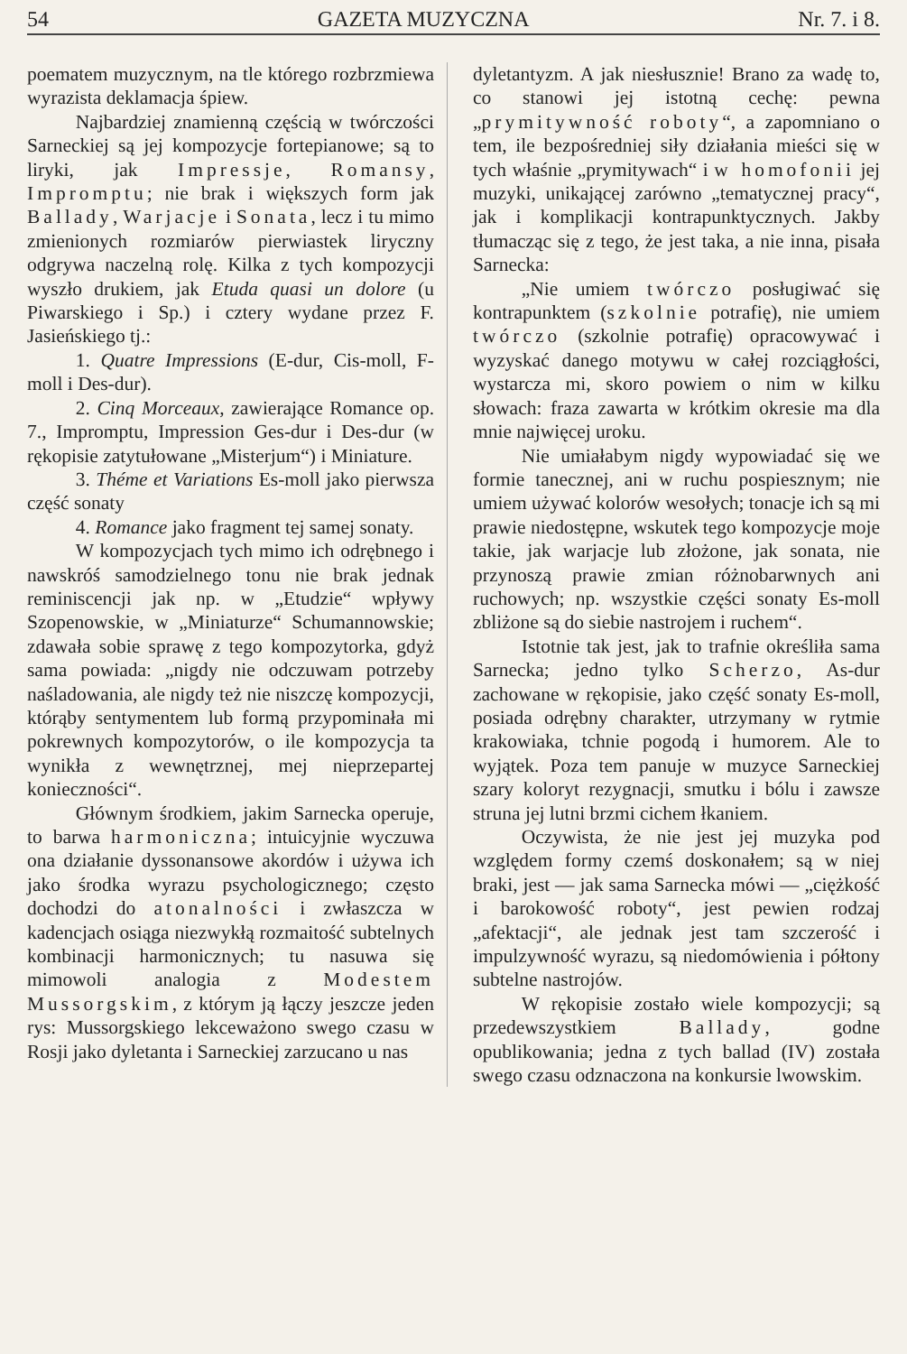54 GAZETA MUZYCZNA Nr. 7. i 8.
poematem muzycznym, na tle którego rozbrzmiewa wyrazista deklamacja śpiew.
Najbardziej znamienną częścią w twórczości Sarneckiej są jej kompozycje fortepianowe; są to liryki, jak Impressje, Romansy, Impromptu; nie brak i większych form jak Ballady, Warjacje i Sonata, lecz i tu mimo zmienionych rozmiarów pierwiastek liryczny odgrywa naczelną rolę. Kilka z tych kompozycji wyszło drukiem, jak Etuda quasi un dolore (u Piwarskiego i Sp.) i cztery wydane przez F. Jasieńskiego tj.:
1. Quatre Impressions (E-dur, Cis-moll, F-moll i Des-dur).
2. Cinq Morceaux, zawierające Romance op. 7., Impromptu, Impression Ges-dur i Des-dur (w rękopisie zatytułowane „Misterjum“) i Miniature.
3. Théme et Variations Es-moll jako pierwsza część sonaty
4. Romance jako fragment tej samej sonaty.
W kompozycjach tych mimo ich odrębnego i nawskróś samodzielnego tonu nie brak jednak reminiscencji jak np. w „Etudzie“ wpływy Szopenowskie, w „Miniaturze“ Schumannowskie; zdawała sobie sprawę z tego kompozytorka, gdyż sama powiada: „nigdy nie odczuwam potrzeby naśladowania, ale nigdy też nie niszczę kompozycji, którąby sentymentem lub formą przypominała mi pokrewnych kompozytorów, o ile kompozycja ta wynikła z wewnętrznej, mej nieprzepartej konieczności“.
Głównym środkiem, jakim Sarnecka operuje, to barwa harmoniczna; intuicyjnie wyczuwa ona działanie dyssonansowe akordów i używa ich jako środka wyrazu psychologicznego; często dochodzi do atonalności i zwłaszcza w kadencjach osiąga niezwykłą rozmaitość subtelnych kombinacji harmonicznych; tu nasuwa się mimowoli analogia z Modestem Mussorgskim, z którym ją łączy jeszcze jeden rys: Mussorgskiego lekceważono swego czasu w Rosji jako dyletanta i Sarneckiej zarzucano u nas
dyletantyzm. A jak niesłusznie! Brano za wadę to, co stanowi jej istotną cechę: pewna „prymitywność roboty“, a zapomniano o tem, ile bezpośredniej siły działania mieści się w tych właśnie „prymitywach“ i w homofonii jej muzyki, unikającej zarówno „tematycznej pracy“, jak i komplikacji kontrapunktycznych. Jakby tłumacząc się z tego, że jest taka, a nie inna, pisała Sarnecka:
„Nie umiem twórczo posługiwać się kontrapunktem (szkolnie potrafię), nie umiem twórczo (szkolnie potrafię) opracowywać i wyzyskać danego motywu w całej rozciągłości, wystarcza mi, skoro powiem o nim w kilku słowach: fraza zawarta w krótkim okresie ma dla mnie najwięcej uroku.
Nie umiałabym nigdy wypowiadać się we formie tanecznej, ani w ruchu pospiesznym; nie umiem używać kolorów wesołych; tonacje ich są mi prawie niedostępne, wskutek tego kompozycje moje takie, jak warjacje lub złożone, jak sonata, nie przynoszą prawie zmian różnobarwnych ani ruchowych; np. wszystkie części sonaty Es-moll zbliżone są do siebie nastrojem i ruchem“.
Istotnie tak jest, jak to trafnie określiła sama Sarnecka; jedno tylko Scherzo, As-dur zachowane w rękopisie, jako część sonaty Es-moll, posiada odrębny charakter, utrzymany w rytmie krakowiaka, tchnie pogodą i humorem. Ale to wyjątek. Poza tem panuje w muzyce Sarneckiej szary koloryt rezygnacji, smutku i bólu i zawsze struna jej lutni brzmi cichem łkaniem.
Oczywista, że nie jest jej muzyka pod względem formy czemś doskonałem; są w niej braki, jest — jak sama Sarnecka mówi — „ciężkość i barokowość roboty“, jest pewien rodzaj „afektacji“, ale jednak jest tam szczerość i impulzywność wyrazu, są niedomówienia i półtony subtelne nastrojów.
W rękopisie zostało wiele kompozycji; są przedewszystkiem Ballady, godne opublikowania; jedna z tych ballad (IV) została swego czasu odznaczona na konkursie lwowskim.